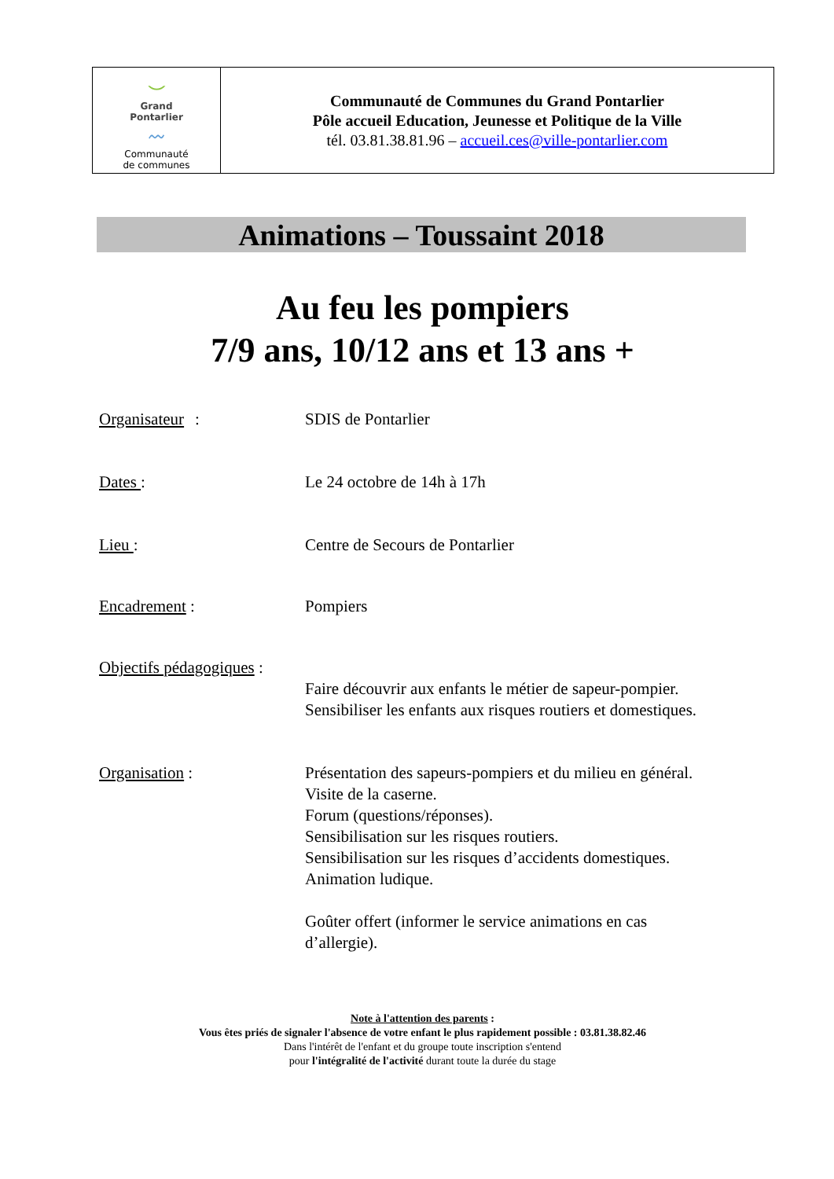| ⌣ Grand Pontarlier 〰 Communauté de communes | Communauté de Communes du Grand Pontarlier Pôle accueil Education, Jeunesse et Politique de la Ville tél. 03.81.38.81.96 – accueil.ces@ville-pontarlier.com |
Animations – Toussaint 2018
Au feu les pompiers
7/9 ans, 10/12 ans et 13 ans +
Organisateur : SDIS de Pontarlier
Dates : Le 24 octobre de 14h à 17h
Lieu :
Centre de Secours de Pontarlier
Encadrement : Pompiers
Objectifs pédagogiques :
Faire découvrir aux enfants le métier de sapeur-pompier.
Sensibiliser les enfants aux risques routiers et domestiques.
Organisation :
Présentation des sapeurs-pompiers et du milieu en général.
Visite de la caserne.
Forum (questions/réponses).
Sensibilisation sur les risques routiers.
Sensibilisation sur les risques d’accidents domestiques.
Animation ludique.
Goûter offert (informer le service animations en cas
d’allergie).
Note à l'attention des parents :
Vous êtes priés de signaler l'absence de votre enfant le plus rapidement possible : 03.81.38.82.46
Dans l'intérêt de l'enfant et du groupe toute inscription s'entend
pour l'intégralité de l'activité durant toute la durée du stage